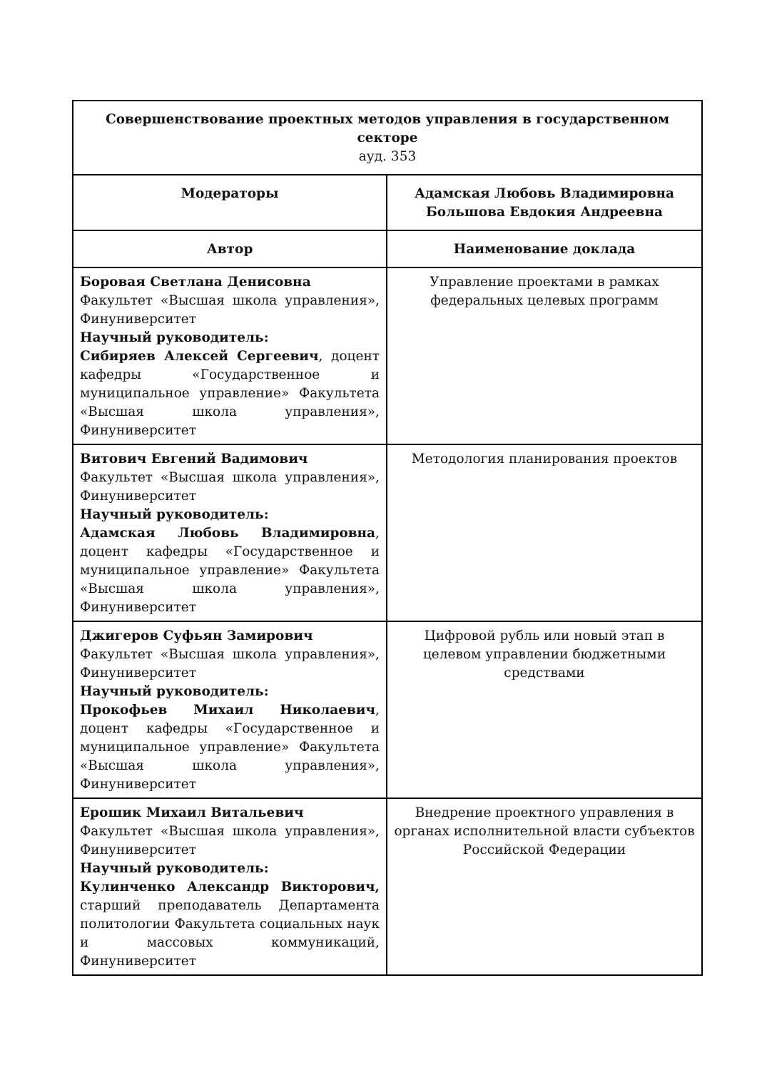| Совершенствование проектных методов управления в государственном секторе ауд. 353 | |
| --- | --- |
| Модераторы | Адамская Любовь Владимировна Большова Евдокия Андреевна |
| Автор | Наименование доклада |
| Боровая Светлана Денисовна Факультет «Высшая школа управления», Финуниверситет Научный руководитель: Сибиряев Алексей Сергеевич , доцент кафедры «Государственное и муниципальное управление» Факультета «Высшая школа управления», Финуниверситет | Управление проектами в рамках федеральных целевых программ |
| Витович Евгений Вадимович Факультет «Высшая школа управления», Финуниверситет Научный руководитель: Адамская Любовь Владимировна , доцент кафедры «Государственное и муниципальное управление» Факультета «Высшая школа управления», Финуниверситет | Методология планирования проектов |
| Джигеров Суфьян Замирович Факультет «Высшая школа управления», Финуниверситет Научный руководитель: Прокофьев Михаил Николаевич , доцент кафедры «Государственное и муниципальное управление» Факультета «Высшая школа управления», Финуниверситет | Цифровой рубль или новый этап в целевом управлении бюджетными средствами |
| Ерошик Михаил Витальевич Факультет «Высшая школа управления», Финуниверситет Научный руководитель: Кулинченко Александр Викторович, старший преподаватель Департамента политологии Факультета социальных наук и массовых коммуникаций, Финуниверситет | Внедрение проектного управления в органах исполнительной власти субъектов Российской Федерации |